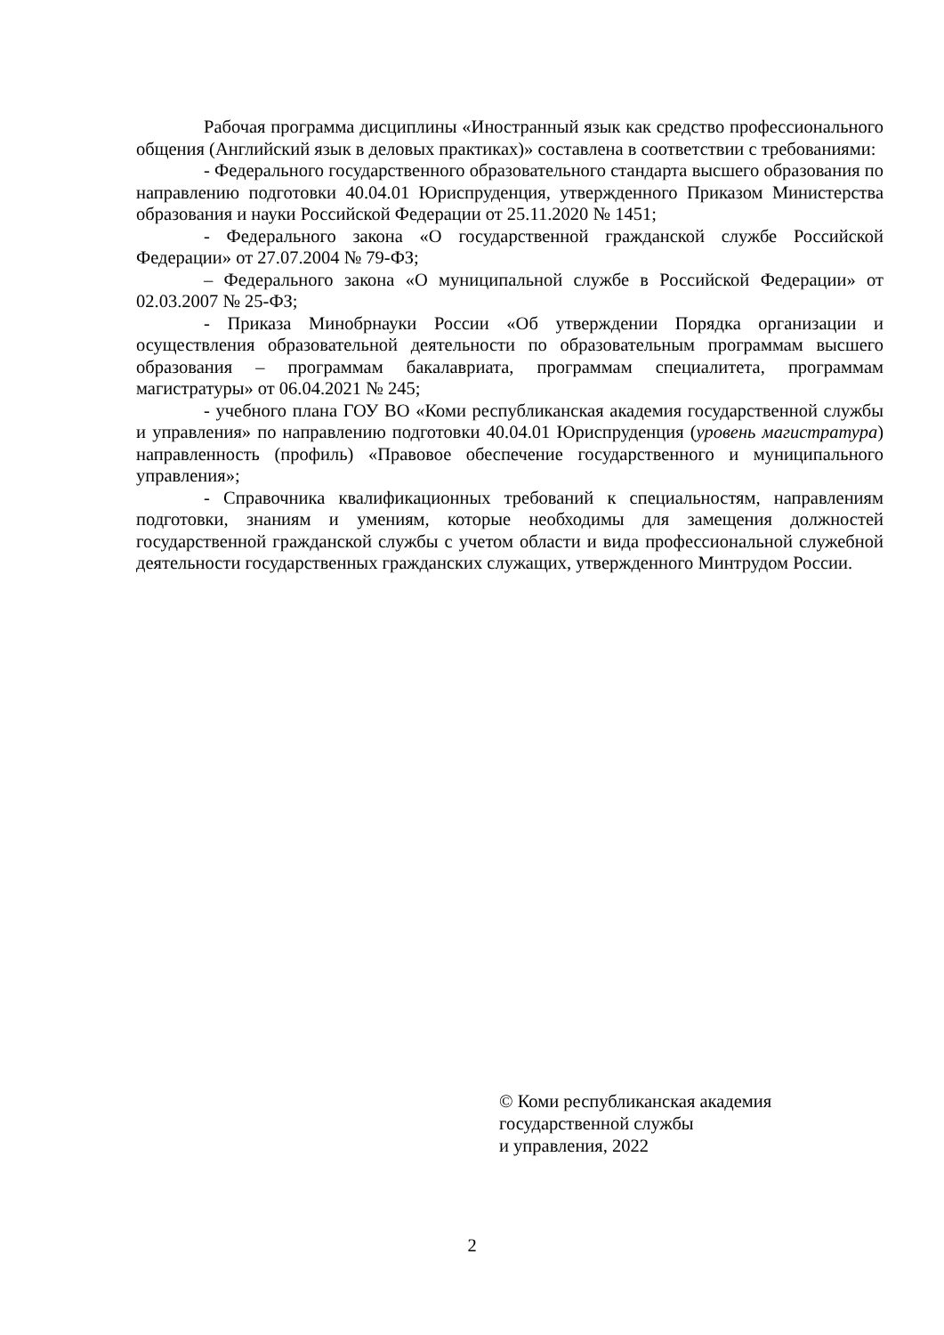Рабочая программа дисциплины «Иностранный язык как средство профессионального общения (Английский язык в деловых практиках)» составлена в соответствии с требованиями:
- Федерального государственного образовательного стандарта высшего образования по направлению подготовки 40.04.01 Юриспруденция, утвержденного Приказом Министерства образования и науки Российской Федерации от 25.11.2020 № 1451;
- Федерального закона «О государственной гражданской службе Российской Федерации» от 27.07.2004 № 79-ФЗ;
– Федерального закона «О муниципальной службе в Российской Федерации» от 02.03.2007 № 25-ФЗ;
- Приказа Минобрнауки России «Об утверждении Порядка организации и осуществления образовательной деятельности по образовательным программам высшего образования – программам бакалавриата, программам специалитета, программам магистратуры» от 06.04.2021 № 245;
- учебного плана ГОУ ВО «Коми республиканская академия государственной службы и управления» по направлению подготовки 40.04.01 Юриспруденция (уровень магистратура) направленность (профиль) «Правовое обеспечение государственного и муниципального управления»;
- Справочника квалификационных требований к специальностям, направлениям подготовки, знаниям и умениям, которые необходимы для замещения должностей государственной гражданской службы с учетом области и вида профессиональной служебной деятельности государственных гражданских служащих, утвержденного Минтрудом России.
© Коми республиканская академия
государственной службы
и управления, 2022
2